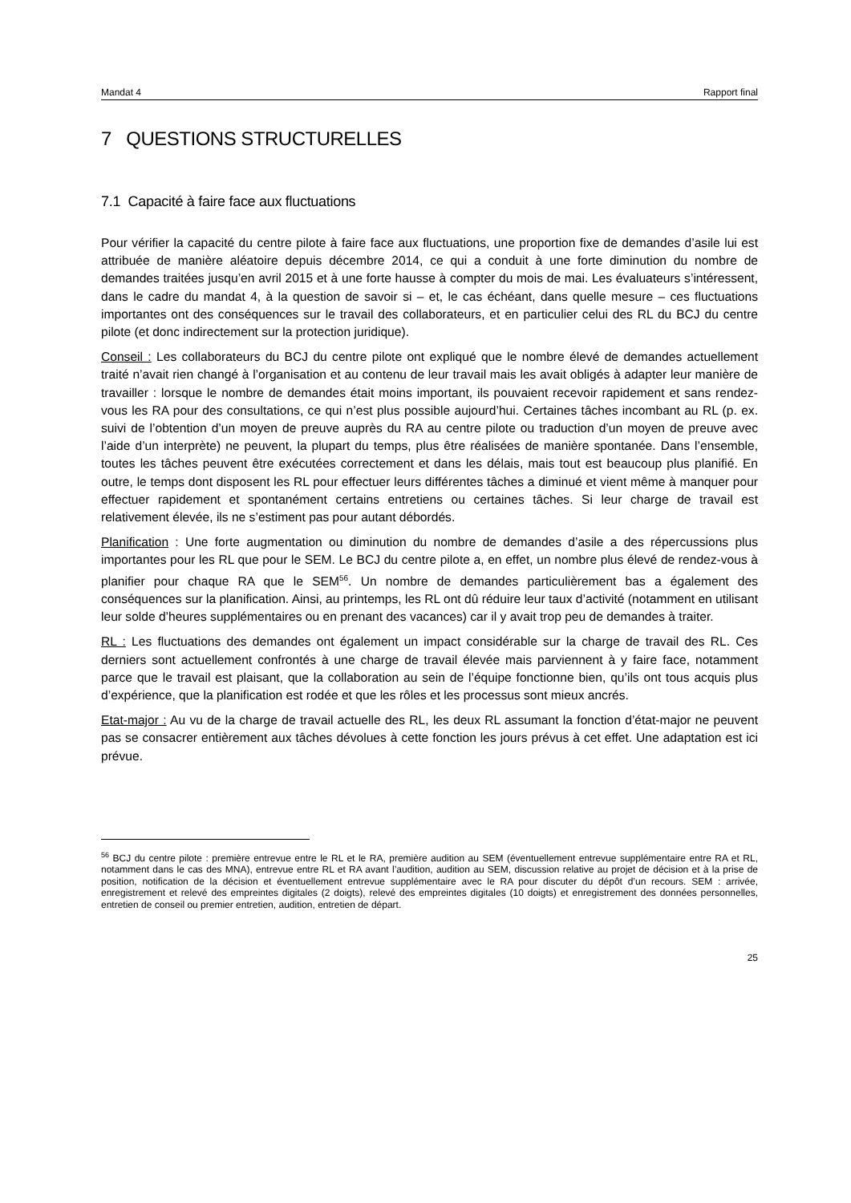Mandat 4 Rapport final
7 QUESTIONS STRUCTURELLES
7.1 Capacité à faire face aux fluctuations
Pour vérifier la capacité du centre pilote à faire face aux fluctuations, une proportion fixe de demandes d’asile lui est attribuée de manière aléatoire depuis décembre 2014, ce qui a conduit à une forte diminution du nombre de demandes traitées jusqu’en avril 2015 et à une forte hausse à compter du mois de mai. Les évaluateurs s’intéressent, dans le cadre du mandat 4, à la question de savoir si – et, le cas échéant, dans quelle mesure – ces fluctuations importantes ont des conséquences sur le travail des collaborateurs, et en particulier celui des RL du BCJ du centre pilote (et donc indirectement sur la protection juridique).
Conseil : Les collaborateurs du BCJ du centre pilote ont expliqué que le nombre élevé de demandes actuellement traité n’avait rien changé à l’organisation et au contenu de leur travail mais les avait obligés à adapter leur manière de travailler : lorsque le nombre de demandes était moins important, ils pouvaient recevoir rapidement et sans rendez-vous les RA pour des consultations, ce qui n’est plus possible aujourd’hui. Certaines tâches incombant au RL (p. ex. suivi de l’obtention d’un moyen de preuve auprès du RA au centre pilote ou traduction d’un moyen de preuve avec l’aide d’un interprète) ne peuvent, la plupart du temps, plus être réalisées de manière spontanée. Dans l’ensemble, toutes les tâches peuvent être exécutées correctement et dans les délais, mais tout est beaucoup plus planifié. En outre, le temps dont disposent les RL pour effectuer leurs différentes tâches a diminué et vient même à manquer pour effectuer rapidement et spontanément certains entretiens ou certaines tâches. Si leur charge de travail est relativement élevée, ils ne s’estiment pas pour autant débordés.
Planification : Une forte augmentation ou diminution du nombre de demandes d’asile a des répercussions plus importantes pour les RL que pour le SEM. Le BCJ du centre pilote a, en effet, un nombre plus élevé de rendez-vous à planifier pour chaque RA que le SEM<sup>56</sup>. Un nombre de demandes particulièrement bas a également des conséquences sur la planification. Ainsi, au printemps, les RL ont dû réduire leur taux d’activité (notamment en utilisant leur solde d’heures supplémentaires ou en prenant des vacances) car il y avait trop peu de demandes à traiter.
RL : Les fluctuations des demandes ont également un impact considérable sur la charge de travail des RL. Ces derniers sont actuellement confrontés à une charge de travail élevée mais parviennent à y faire face, notamment parce que le travail est plaisant, que la collaboration au sein de l’équipe fonctionne bien, qu’ils ont tous acquis plus d’expérience, que la planification est rodée et que les rôles et les processus sont mieux ancrés.
Etat-major : Au vu de la charge de travail actuelle des RL, les deux RL assumant la fonction d’état-major ne peuvent pas se consacrer entièrement aux tâches dévolues à cette fonction les jours prévus à cet effet. Une adaptation est ici prévue.
<sup>56</sup> BCJ du centre pilote : première entrevue entre le RL et le RA, première audition au SEM (éventuellement entrevue supplémentaire entre RA et RL, notamment dans le cas des MNA), entrevue entre RL et RA avant l’audition, audition au SEM, discussion relative au projet de décision et à la prise de position, notification de la décision et éventuellement entrevue supplémentaire avec le RA pour discuter du dépôt d’un recours. SEM : arrivée, enregistrement et relevé des empreintes digitales (2 doigts), relevé des empreintes digitales (10 doigts) et enregistrement des données personnelles, entretien de conseil ou premier entretien, audition, entretien de départ.
25